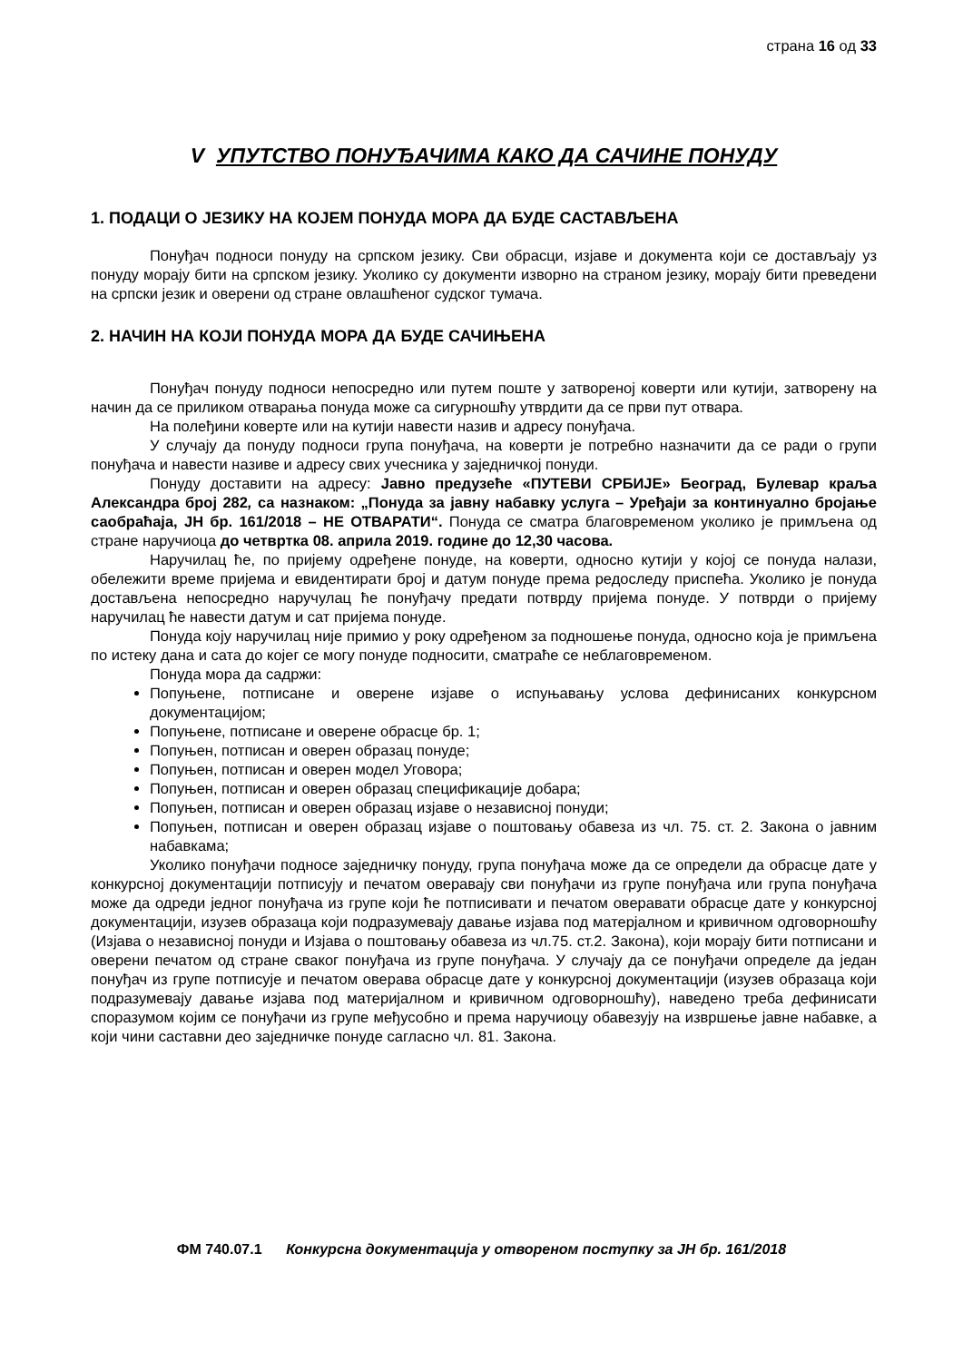страна 16 од 33
V УПУТСТВО ПОНУЂАЧИМА КАКО ДА САЧИНЕ ПОНУДУ
1. ПОДАЦИ О ЈЕЗИКУ НА КОЈЕМ ПОНУДА МОРА ДА БУДЕ САСТАВЉЕНА
Понуђач подноси понуду на српском језику. Сви обрасци, изјаве и документа који се достављају уз понуду морају бити на српском језику. Уколико су документи изворно на страном језику, морају бити преведени на српски језик и оверени од стране овлашћеног судског тумача.
2. НАЧИН НА КОЈИ ПОНУДА МОРА ДА БУДЕ САЧИЊЕНА
Понуђач понуду подноси непосредно или путем поште у затвореној коверти или кутији, затворену на начин да се приликом отварања понуда може са сигурношћу утврдити да се први пут отвара.
На полеђини коверте или на кутији навести назив и адресу понуђача.
У случају да понуду подноси група понуђача, на коверти је потребно назначити да се ради о групи понуђача и навести називе и адресу свих учесника у заједничкој понуди.
Понуду доставити на адресу: Јавно предузеће «ПУТЕВИ СРБИЈЕ» Београд, Булевар краља Александра број 282, са назнаком: „Понуда за јавну набавку услуга – Уређаји за континуално бројање саобраћаја, ЈН бр. 161/2018 – НЕ ОТВАРАТИ“. Понуда се сматра благовременом уколико је примљена од стране наручиоца до четвртка 08. априла 2019. године до 12,30 часова.
Наручилац ће, по пријему одређене понуде, на коверти, односно кутији у којој се понуда налази, обележити време пријема и евидентирати број и датум понуде према редоследу приспећа. Уколико је понуда достављена непосредно наручулац ће понуђачу предати потврду пријема понуде. У потврди о пријему наручилац ће навести датум и сат пријема понуде.
Понуда коју наручилац није примио у року одређеном за подношење понуда, односно која је примљена по истеку дана и сата до којег се могу понуде подносити, сматраће се неблаговременом.
Понуда мора да садржи:
Попуњене, потписане и оверене изјаве о испуњавању услова дефинисаних конкурсном документацијом;
Попуњене, потписане и оверене обрасце бр. 1;
Попуњен, потписан и оверен образац понуде;
Попуњен, потписан и оверен модел Уговора;
Попуњен, потписан и оверен образац спецификације добара;
Попуњен, потписан и оверен образац изјаве о независној понуди;
Попуњен, потписан и оверен образац изјаве о поштовању обавеза из чл. 75. ст. 2. Закона о јавним набавкама;
Уколико понуђачи подносе заједничку понуду, група понуђача може да се определи да обрасце дате у конкурсној документацији потписују и печатом оверавају сви понуђачи из групе понуђача или група понуђача може да одреди једног понуђача из групе који ће потписивати и печатом оверавати обрасце дате у конкурсној документацији, изузев образаца који подразумевају давање изјава под матерјалном и кривичном одговорношћу (Изјава о независној понуди и Изјава о поштовању обавеза из чл.75. ст.2. Закона), који морају бити потписани и оверени печатом од стране сваког понуђача из групе понуђача. У случају да се понуђачи определе да један понуђач из групе потписује и печатом оверава обрасце дате у конкурсној документацији (изузев образаца који подразумевају давање изјава под материјалном и кривичном одговорношћу), наведено треба дефинисати споразумом којим се понуђачи из групе међусобно и према наручиоцу обавезују на извршење јавне набавке, а који чини саставни део заједничке понуде сагласно чл. 81. Закона.
ФМ 740.07.1 Конкурсна документација у отвореном поступку за ЈН бр. 161/2018